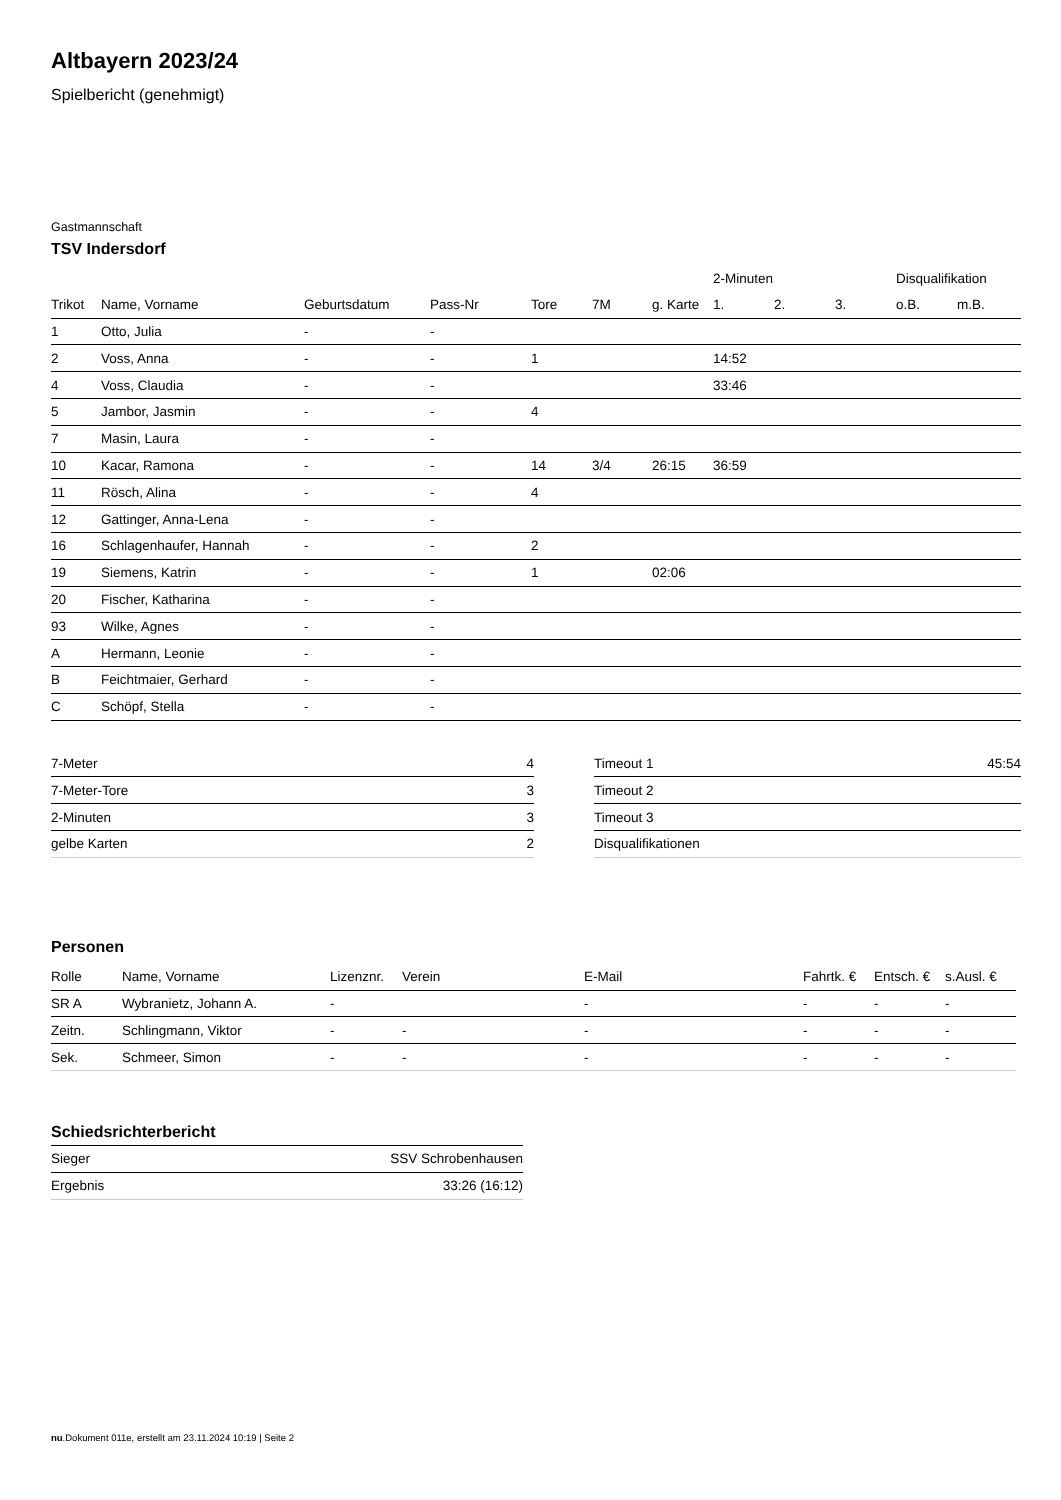Altbayern 2023/24
Spielbericht (genehmigt)
Gastmannschaft
TSV Indersdorf
| | | | | | | | 2-Minuten | | | Disqualifikation | |
| --- | --- | --- | --- | --- | --- | --- | --- | --- | --- | --- | --- |
| Trikot | Name, Vorname | Geburtsdatum | Pass-Nr | Tore | 7M | g. Karte | 1. | 2. | 3. | o.B. | m.B. |
| 1 | Otto, Julia | - | - | | | | | | | | |
| 2 | Voss, Anna | - | - | 1 | | | 14:52 | | | | |
| 4 | Voss, Claudia | - | - | | | | 33:46 | | | | |
| 5 | Jambor, Jasmin | - | - | 4 | | | | | | | |
| 7 | Masin, Laura | - | - | | | | | | | | |
| 10 | Kacar, Ramona | - | - | 14 | 3/4 | 26:15 | 36:59 | | | | |
| 11 | Rösch, Alina | - | - | 4 | | | | | | | |
| 12 | Gattinger, Anna-Lena | - | - | | | | | | | | |
| 16 | Schlagenhaufer, Hannah | - | - | 2 | | | | | | | |
| 19 | Siemens, Katrin | - | - | 1 | | 02:06 | | | | | |
| 20 | Fischer, Katharina | - | - | | | | | | | | |
| 93 | Wilke, Agnes | - | - | | | | | | | | |
| A | Hermann, Leonie | - | - | | | | | | | | |
| B | Feichtmaier, Gerhard | - | - | | | | | | | | |
| C | Schöpf, Stella | - | - | | | | | | | | |
| 7-Meter | 4 |
| 7-Meter-Tore | 3 |
| 2-Minuten | 3 |
| gelbe Karten | 2 |
| Timeout 1 | 45:54 |
| Timeout 2 | |
| Timeout 3 | |
| Disqualifikationen | |
Personen
| Rolle | Name, Vorname | Lizenznr. | Verein | E-Mail | Fahrtk. € | Entsch. € | s.Ausl. € |
| --- | --- | --- | --- | --- | --- | --- | --- |
| SR A | Wybranietz, Johann A. | - | | - | - | - | - |
| Zeitn. | Schlingmann, Viktor | - | - | - | - | - | - |
| Sek. | Schmeer, Simon | - | - | - | - | - | - |
Schiedsrichterbericht
| Sieger | SSV Schrobenhausen |
| Ergebnis | 33:26 (16:12) |
nu.Dokument 011e, erstellt am 23.11.2024 10:19 | Seite 2